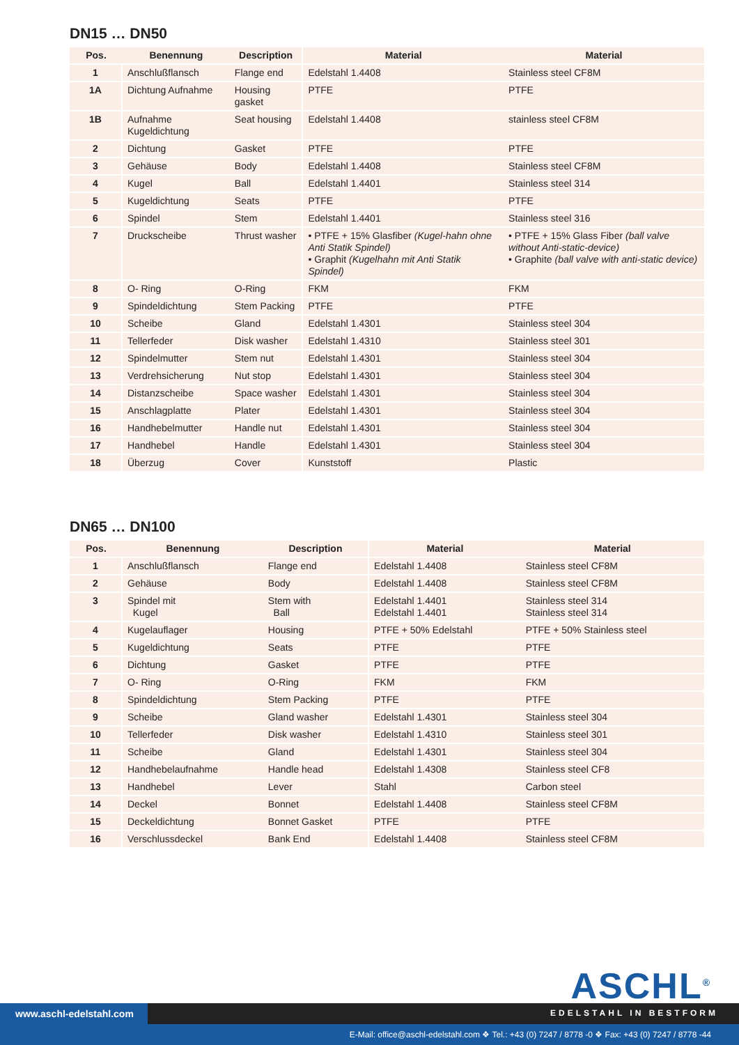DN15 … DN50
| Pos. | Benennung | Description | Material | Material |
| --- | --- | --- | --- | --- |
| 1 | Anschlußflansch | Flange end | Edelstahl 1.4408 | Stainless steel CF8M |
| 1A | Dichtung Aufnahme | Housing gasket | PTFE | PTFE |
| 1B | Aufnahme Kugeldichtung | Seat housing | Edelstahl 1.4408 | stainless steel CF8M |
| 2 | Dichtung | Gasket | PTFE | PTFE |
| 3 | Gehäuse | Body | Edelstahl 1.4408 | Stainless steel CF8M |
| 4 | Kugel | Ball | Edelstahl 1.4401 | Stainless steel 314 |
| 5 | Kugeldichtung | Seats | PTFE | PTFE |
| 6 | Spindel | Stem | Edelstahl 1.4401 | Stainless steel 316 |
| 7 | Druckscheibe | Thrust washer | • PTFE + 15% Glasfiber (Kugel-hahn ohne Anti Statik Spindel) • Graphit (Kugelhahn mit Anti Statik Spindel) | • PTFE + 15% Glass Fiber (ball valve without Anti-static-device) • Graphite (ball valve with anti-static device) |
| 8 | O- Ring | O-Ring | FKM | FKM |
| 9 | Spindeldichtung | Stem Packing | PTFE | PTFE |
| 10 | Scheibe | Gland | Edelstahl 1.4301 | Stainless steel 304 |
| 11 | Tellerfeder | Disk washer | Edelstahl 1.4310 | Stainless steel 301 |
| 12 | Spindelmutter | Stem nut | Edelstahl 1.4301 | Stainless steel 304 |
| 13 | Verdrehsicherung | Nut stop | Edelstahl 1.4301 | Stainless steel 304 |
| 14 | Distanzscheibe | Space washer | Edelstahl 1.4301 | Stainless steel 304 |
| 15 | Anschlagplatte | Plater | Edelstahl 1.4301 | Stainless steel 304 |
| 16 | Handhebelmutter | Handle nut | Edelstahl 1.4301 | Stainless steel 304 |
| 17 | Handhebel | Handle | Edelstahl 1.4301 | Stainless steel 304 |
| 18 | Überzug | Cover | Kunststoff | Plastic |
DN65 … DN100
| Pos. | Benennung | Description | Material | Material |
| --- | --- | --- | --- | --- |
| 1 | Anschlußflansch | Flange end | Edelstahl 1.4408 | Stainless steel CF8M |
| 2 | Gehäuse | Body | Edelstahl 1.4408 | Stainless steel CF8M |
| 3 | Spindel mit Kugel | Stem with Ball | Edelstahl 1.4401 Edelstahl 1.4401 | Stainless steel 314 Stainless steel 314 |
| 4 | Kugelauflager | Housing | PTFE + 50% Edelstahl | PTFE + 50% Stainless steel |
| 5 | Kugeldichtung | Seats | PTFE | PTFE |
| 6 | Dichtung | Gasket | PTFE | PTFE |
| 7 | O- Ring | O-Ring | FKM | FKM |
| 8 | Spindeldichtung | Stem Packing | PTFE | PTFE |
| 9 | Scheibe | Gland washer | Edelstahl 1.4301 | Stainless steel 304 |
| 10 | Tellerfeder | Disk washer | Edelstahl 1.4310 | Stainless steel 301 |
| 11 | Scheibe | Gland | Edelstahl 1.4301 | Stainless steel 304 |
| 12 | Handhebelaufnahme | Handle head | Edelstahl 1.4308 | Stainless steel CF8 |
| 13 | Handhebel | Lever | Stahl | Carbon steel |
| 14 | Deckel | Bonnet | Edelstahl 1.4408 | Stainless steel CF8M |
| 15 | Deckeldichtung | Bonnet Gasket | PTFE | PTFE |
| 16 | Verschlussdeckel | Bank End | Edelstahl 1.4408 | Stainless steel CF8M |
ASCHL<sup>®</sup>
www.aschl-edelstahl.com EDELSTAHL IN BESTFORM
E-Mail: office@aschl-edelstahl.com ❖ Tel.: +43 (0) 7247 / 8778 -0 ❖ Fax: +43 (0) 7247 / 8778 -44